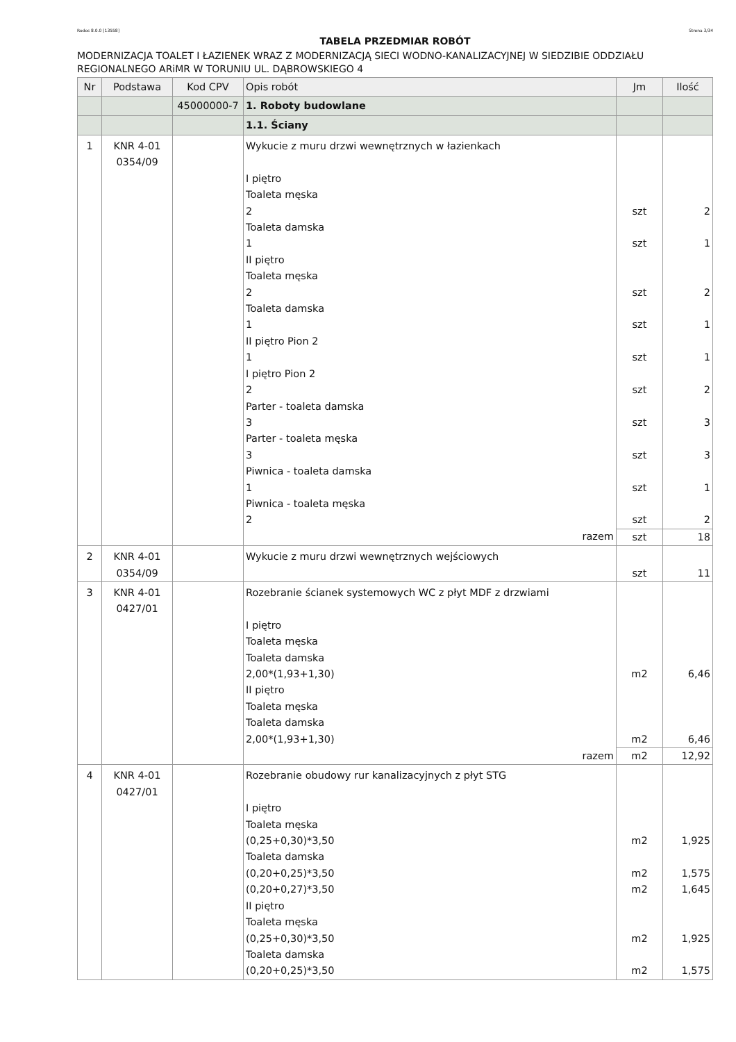Rodos 8.0.0 [13558] Strona 3/34
TABELA PRZEDMIAR ROBÓT
MODERNIZACJA TOALET I ŁAZIENEK WRAZ Z MODERNIZACJĄ SIECI WODNO-KANALIZACYJNEJ W SIEDZIBIE ODDZIAŁU REGIONALNEGO ARiMR W TORUNIU UL. DĄBROWSKIEGO 4
| Nr | Podstawa | Kod CPV | Opis robót | Jm | Ilość |
| --- | --- | --- | --- | --- | --- |
| | | 45000000-7 | 1. Roboty budowlane | | |
| | | | 1.1. Ściany | | |
| 1 | KNR 4-01 0354/09 | | Wykucie z muru drzwi wewnętrznych w łazienkach I piętro Toaleta męska 2 Toaleta damska 1 II piętro Toaleta męska 2 Toaleta damska 1 II piętro Pion 2 1 I piętro Pion 2 2 Parter - toaleta damska 3 Parter - toaleta męska 3 Piwnica - toaleta damska 1 Piwnica - toaleta męska 2 | szt szt szt szt szt szt szt szt szt szt | 2 1 2 1 1 2 3 3 1 2 |
| | | | razem | szt | 18 |
| 2 | KNR 4-01 0354/09 | | Wykucie z muru drzwi wewnętrznych wejściowych | szt | 11 |
| 3 | KNR 4-01 0427/01 | | Rozebranie ścianek systemowych WC z płyt MDF z drzwiami I piętro Toaleta męska Toaleta damska 2,00*(1,93+1,30) II piętro Toaleta męska Toaleta damska 2,00*(1,93+1,30) | m2 m2 | 6,46 6,46 |
| | | | razem | m2 | 12,92 |
| 4 | KNR 4-01 0427/01 | | Rozebranie obudowy rur kanalizacyjnych z płyt STG I piętro Toaleta męska (0,25+0,30)*3,50 Toaleta damska (0,20+0,25)*3,50 (0,20+0,27)*3,50 II piętro Toaleta męska (0,25+0,30)*3,50 Toaleta damska (0,20+0,25)*3,50 | m2 m2 m2 m2 m2 | 1,925 1,575 1,645 1,925 1,575 |